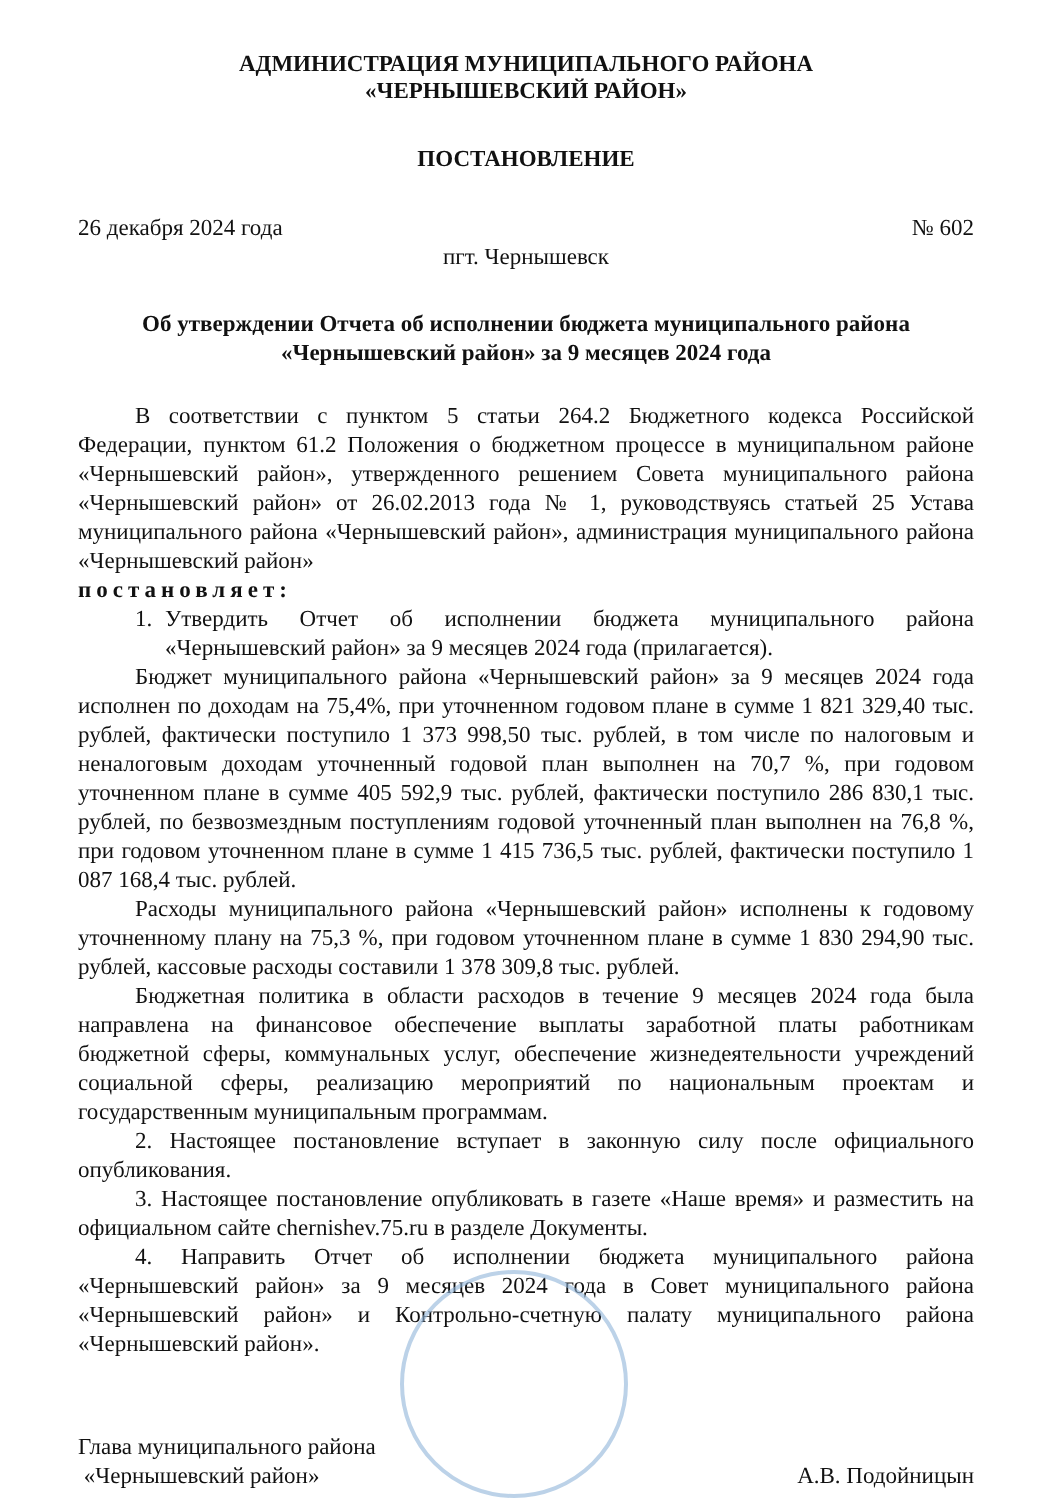АДМИНИСТРАЦИЯ МУНИЦИПАЛЬНОГО РАЙОНА
«ЧЕРНЫШЕВСКИЙ РАЙОН»
ПОСТАНОВЛЕНИЕ
26 декабря 2024 года № 602
пгт. Чернышевск
Об утверждении Отчета об исполнении бюджета муниципального района
«Чернышевский район» за 9 месяцев 2024 года
В соответствии с пунктом 5 статьи 264.2 Бюджетного кодекса Российской Федерации, пунктом 61.2 Положения о бюджетном процессе в муниципальном районе «Чернышевский район», утвержденного решением Совета муниципального района «Чернышевский район» от 26.02.2013 года № 1, руководствуясь статьей 25 Устава муниципального района «Чернышевский район», администрация муниципального района «Чернышевский район»
постановляет:
1. Утвердить Отчет об исполнении бюджета муниципального района «Чернышевский район» за 9 месяцев 2024 года (прилагается).
Бюджет муниципального района «Чернышевский район» за 9 месяцев 2024 года исполнен по доходам на 75,4%, при уточненном годовом плане в сумме 1 821 329,40 тыс. рублей, фактически поступило 1 373 998,50 тыс. рублей, в том числе по налоговым и неналоговым доходам уточненный годовой план выполнен на 70,7 %, при годовом уточненном плане в сумме 405 592,9 тыс. рублей, фактически поступило 286 830,1 тыс. рублей, по безвозмездным поступлениям годовой уточненный план выполнен на 76,8 %, при годовом уточненном плане в сумме 1 415 736,5 тыс. рублей, фактически поступило 1 087 168,4 тыс. рублей.
Расходы муниципального района «Чернышевский район» исполнены к годовому уточненному плану на 75,3 %, при годовом уточненном плане в сумме 1 830 294,90 тыс. рублей, кассовые расходы составили 1 378 309,8 тыс. рублей.
Бюджетная политика в области расходов в течение 9 месяцев 2024 года была направлена на финансовое обеспечение выплаты заработной платы работникам бюджетной сферы, коммунальных услуг, обеспечение жизнедеятельности учреждений социальной сферы, реализацию мероприятий по национальным проектам и государственным муниципальным программам.
2. Настоящее постановление вступает в законную силу после официального опубликования.
3. Настоящее постановление опубликовать в газете «Наше время» и разместить на официальном сайте chernishev.75.ru в разделе Документы.
4. Направить Отчет об исполнении бюджета муниципального района «Чернышевский район» за 9 месяцев 2024 года в Совет муниципального района «Чернышевский район» и Контрольно-счетную палату муниципального района «Чернышевский район».
Глава муниципального района
«Чернышевский район»
А.В. Подойницын